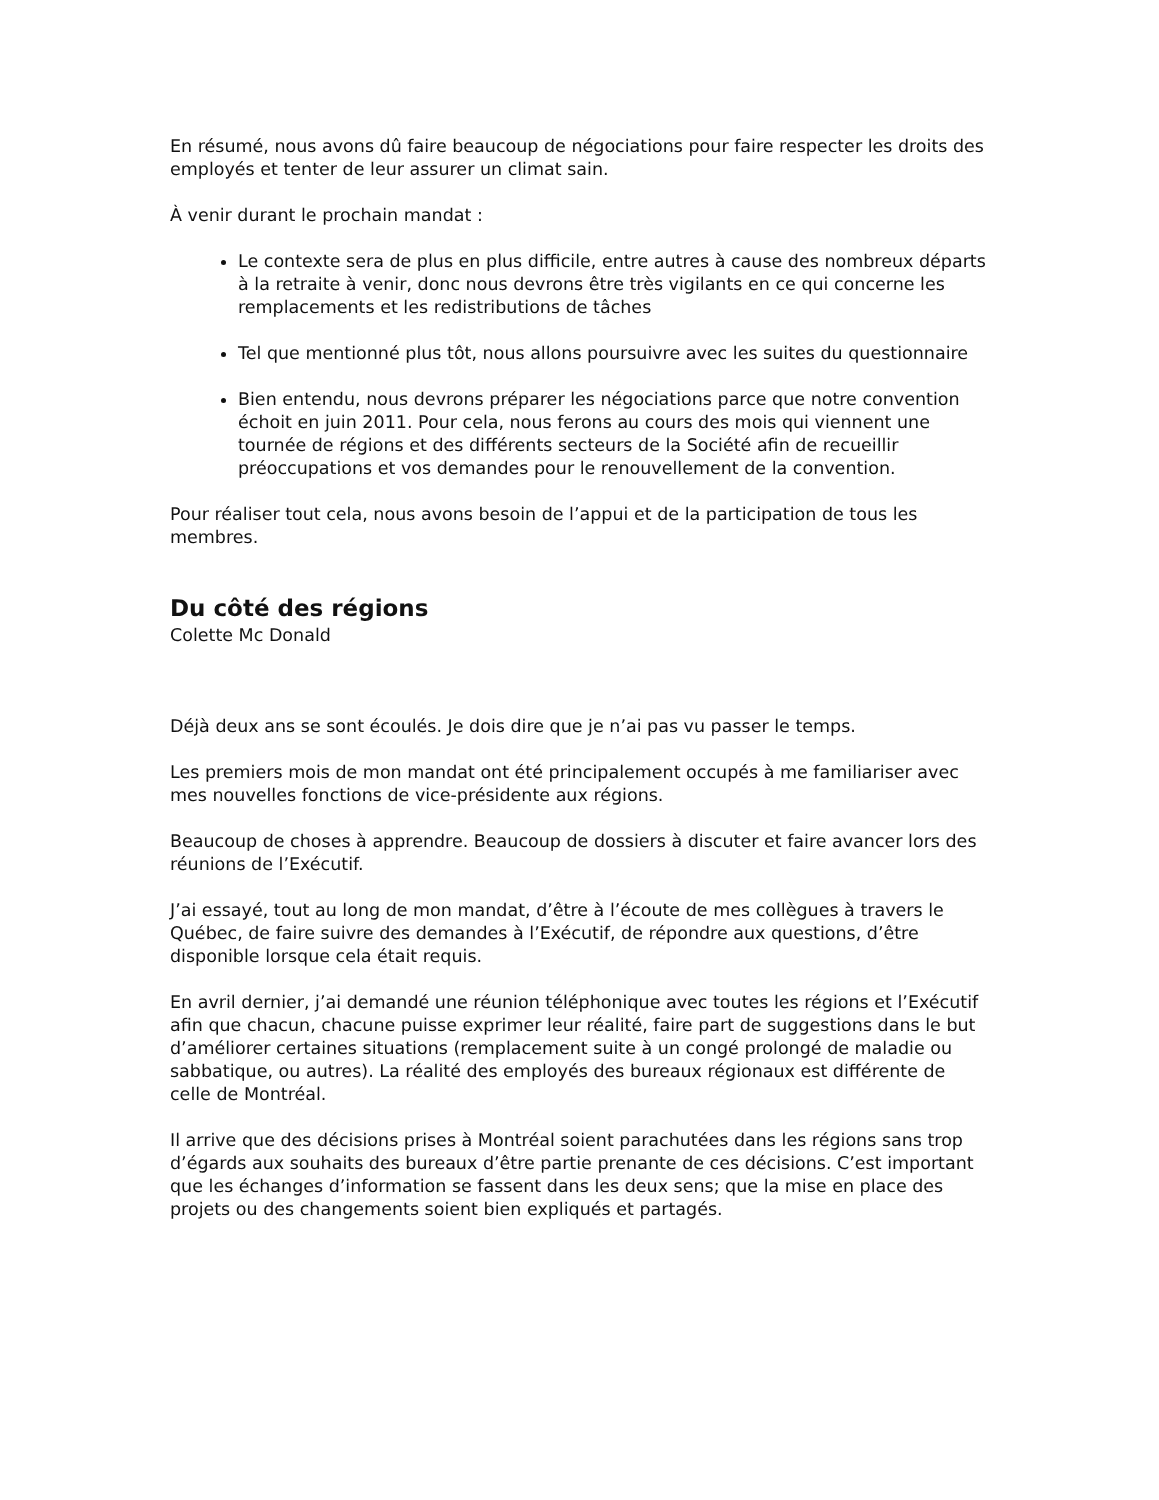En résumé, nous avons dû faire beaucoup de négociations pour faire respecter les droits des employés et tenter de leur assurer un climat sain.
À venir durant le prochain mandat :
Le contexte sera de plus en plus difficile, entre autres à cause des nombreux départs à la retraite à venir, donc nous devrons être très vigilants en ce qui concerne les remplacements et les redistributions de tâches
Tel que mentionné plus tôt, nous allons poursuivre avec les suites du questionnaire
Bien entendu, nous devrons préparer les négociations parce que notre convention échoit en juin 2011. Pour cela, nous ferons au cours des mois qui viennent une tournée de régions et des différents secteurs de la Société afin de recueillir préoccupations et vos demandes pour le renouvellement de la convention.
Pour réaliser tout cela, nous avons besoin de l’appui et de la participation de tous les membres.
Du côté des régions
Colette Mc Donald
Déjà deux ans se sont écoulés. Je dois dire que je n’ai pas vu passer le temps.
Les premiers mois de mon mandat ont été principalement occupés à me familiariser avec mes nouvelles fonctions de vice-présidente aux régions.
Beaucoup de choses à apprendre. Beaucoup de dossiers à discuter et faire avancer lors des réunions de l’Exécutif.
J’ai essayé, tout au long de mon mandat, d’être à l’écoute de mes collègues à travers le Québec, de faire suivre des demandes à l’Exécutif, de répondre aux questions, d’être disponible lorsque cela était requis.
En avril dernier, j’ai demandé une réunion téléphonique avec toutes les régions et l’Exécutif afin que chacun, chacune puisse exprimer leur réalité, faire part de suggestions dans le but d’améliorer certaines situations (remplacement suite à un congé prolongé de maladie ou sabbatique, ou autres). La réalité des employés des bureaux régionaux est différente de celle de Montréal.
Il arrive que des décisions prises à Montréal soient parachutées dans les régions sans trop d’égards aux souhaits des bureaux d’être partie prenante de ces décisions. C’est important que les échanges d’information se fassent dans les deux sens; que la mise en place des projets ou des changements soient bien expliqués et partagés.